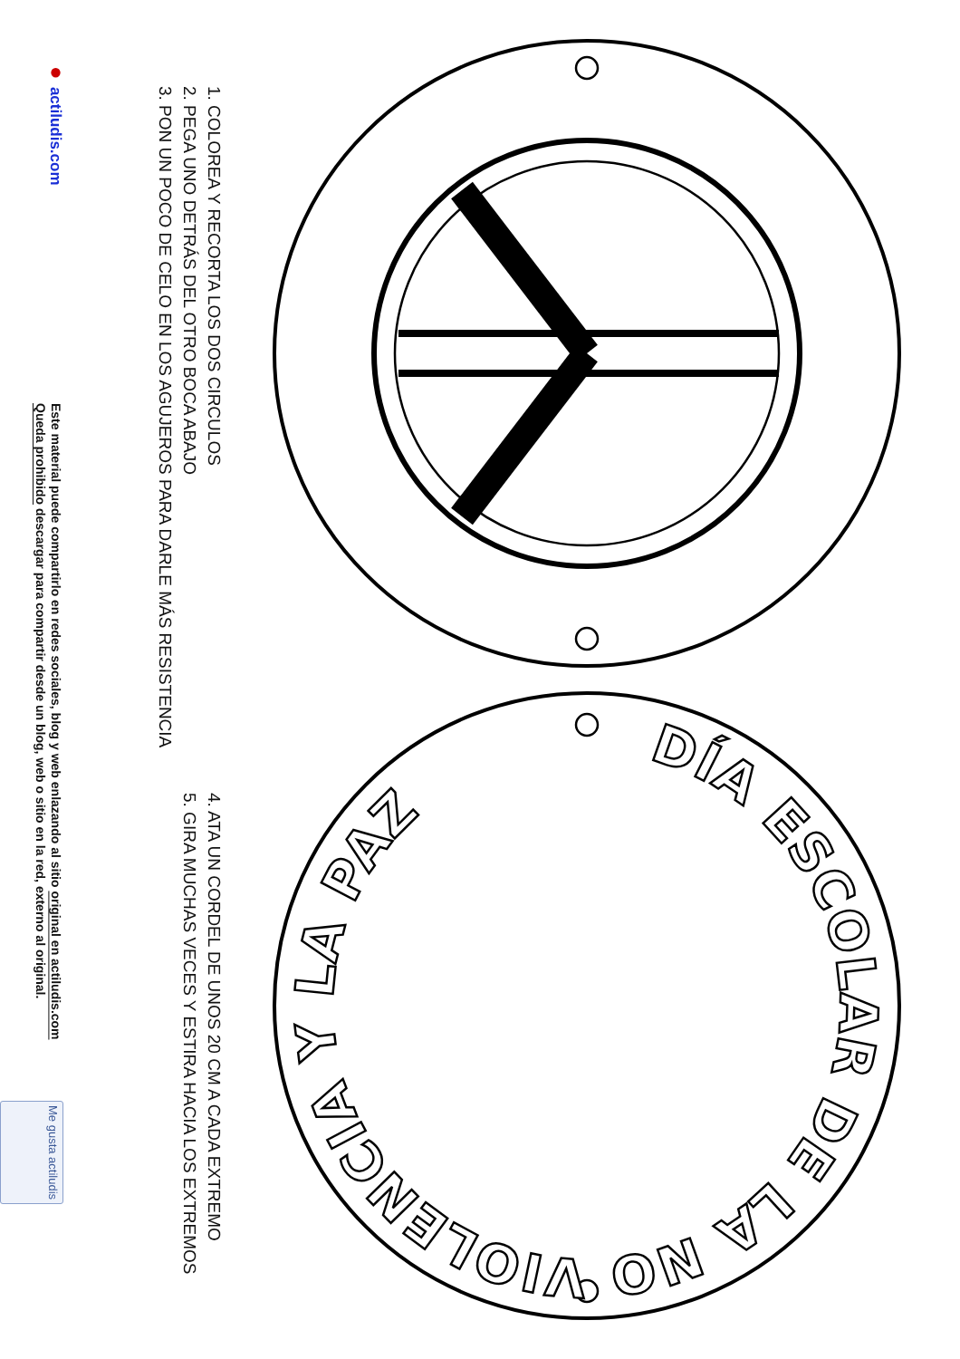DÍA ESCOLAR DE LA NO VIOLENCIA Y LA PAZ
1. COLOREA Y RECORTA LOS DOS CIRCULOS
2. PEGA UNO DETRÁS DEL OTRO BOCA ABAJO
3. PON UN POCO DE CELO EN LOS AGUJEROS PARA DARLE MÁS RESISTENCIA
4. ATA UN CORDEL DE UNOS 20 CM A CADA EXTREMO
5. GIRA MUCHAS VECES Y ESTIRA HACIA LOS EXTREMOS
● actiludis.com
Este material puede compartirlo en redes sociales, blog y web enlazando al sitio original en actiludis.com
Queda prohibido descargar para compartir desde un blog, web o sitio en la red, externo al original.
Me gusta actiludis